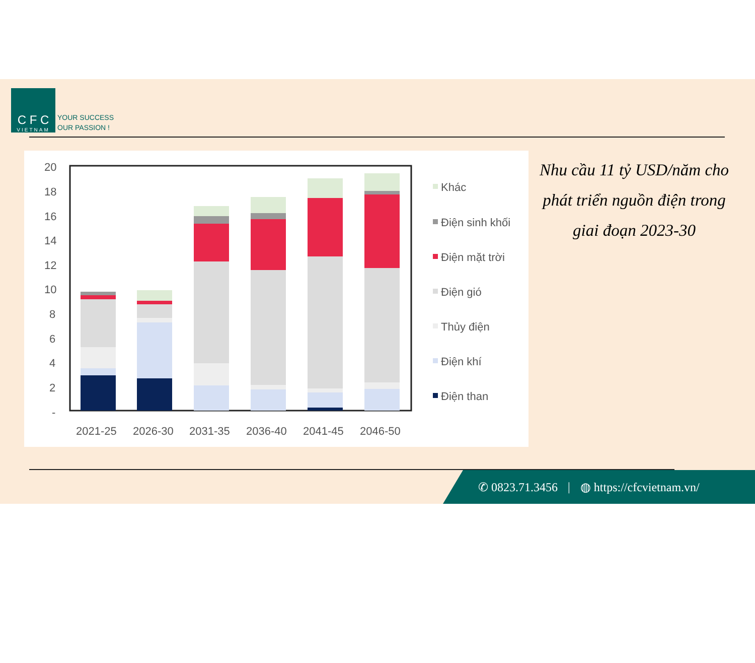C F C
VIETNAM
YOUR SUCCESS
OUR PASSION !
20
18
16
14
12
10
8
6
4
2
-
2021-25
2026-30
2031-35
2036-40
2041-45
2046-50
Khác
Điện sinh khối
Điện mặt trời
Điện gió
Thủy điện
Điện khí
Điện than
Nhu cầu 11 tỷ USD/năm cho phát triển nguồn điện trong giai đoạn 2023-30
✆ 0823.71.3456 | ◍ https://cfcvietnam.vn/